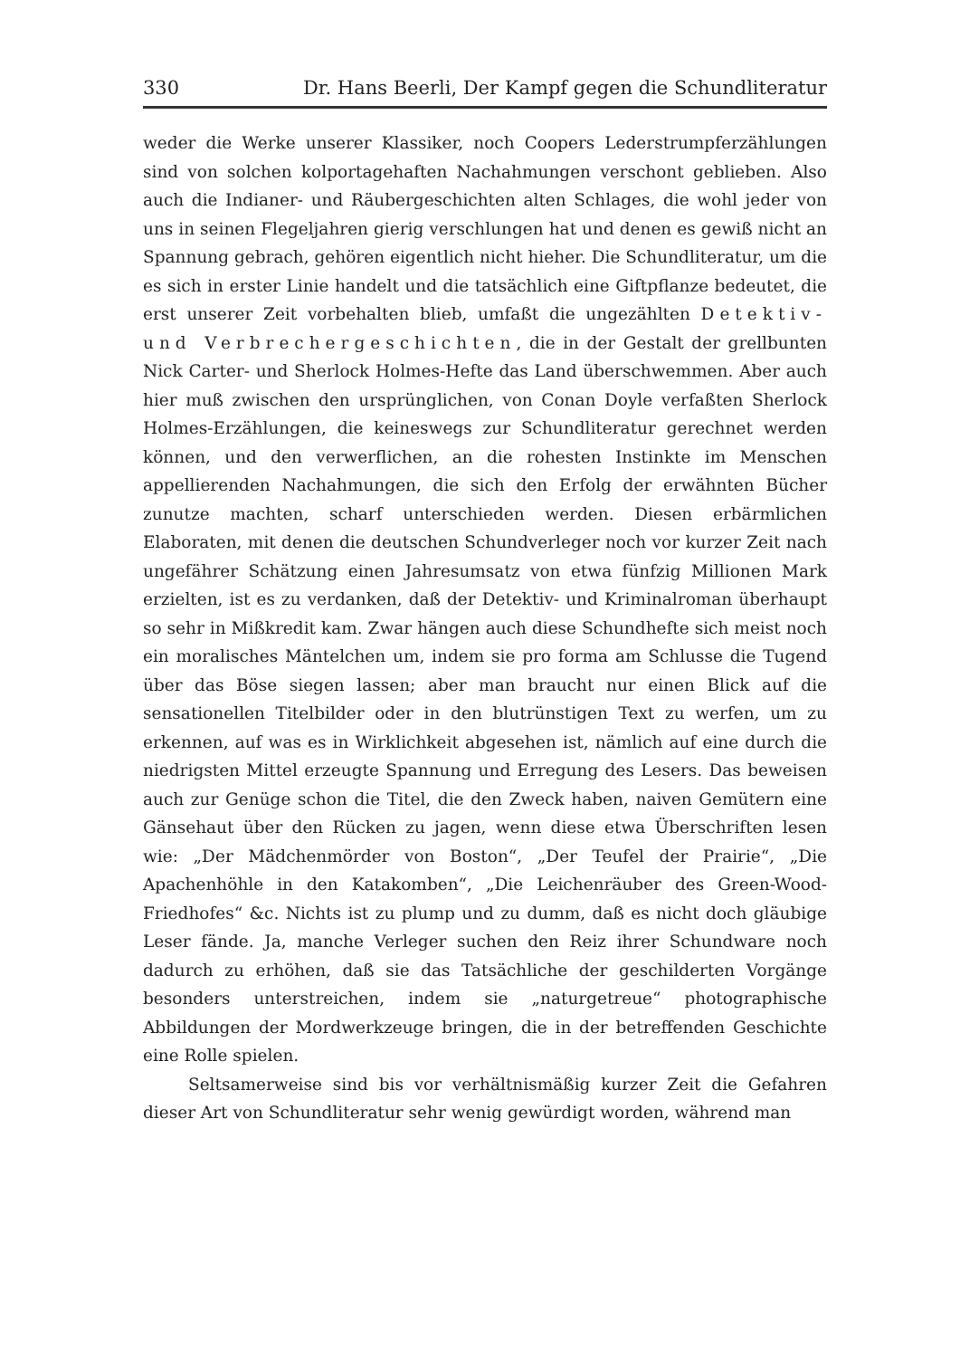330 Dr. Hans Beerli, Der Kampf gegen die Schundliteratur
weder die Werke unserer Klassiker, noch Coopers Lederstrumpferzählungen sind von solchen kolportagehaften Nachahmungen verschont geblieben. Also auch die Indianer- und Räubergeschichten alten Schlages, die wohl jeder von uns in seinen Flegeljahren gierig verschlungen hat und denen es gewiß nicht an Spannung gebrach, gehören eigentlich nicht hieher. Die Schundliteratur, um die es sich in erster Linie handelt und die tatsächlich eine Giftpflanze bedeutet, die erst unserer Zeit vorbehalten blieb, umfaßt die ungezählten Detektiv- und Verbrechergeschichten, die in der Gestalt der grellbunten Nick Carter- und Sherlock Holmes-Hefte das Land überschwemmen. Aber auch hier muß zwischen den ursprünglichen, von Conan Doyle verfaßten Sherlock Holmes-Erzählungen, die keineswegs zur Schundliteratur gerechnet werden können, und den verwerflichen, an die rohesten Instinkte im Menschen appellierenden Nachahmungen, die sich den Erfolg der erwähnten Bücher zunutze machten, scharf unterschieden werden. Diesen erbärmlichen Elaboraten, mit denen die deutschen Schundverleger noch vor kurzer Zeit nach ungefährer Schätzung einen Jahresumsatz von etwa fünfzig Millionen Mark erzielten, ist es zu verdanken, daß der Detektiv- und Kriminalroman überhaupt so sehr in Mißkredit kam. Zwar hängen auch diese Schundhefte sich meist noch ein moralisches Mäntelchen um, indem sie pro forma am Schlusse die Tugend über das Böse siegen lassen; aber man braucht nur einen Blick auf die sensationellen Titelbilder oder in den blutrünstigen Text zu werfen, um zu erkennen, auf was es in Wirklichkeit abgesehen ist, nämlich auf eine durch die niedrigsten Mittel erzeugte Spannung und Erregung des Lesers. Das beweisen auch zur Genüge schon die Titel, die den Zweck haben, naiven Gemütern eine Gänsehaut über den Rücken zu jagen, wenn diese etwa Überschriften lesen wie: „Der Mädchenmörder von Boston“, „Der Teufel der Prairie“, „Die Apachenhöhle in den Katakomben“, „Die Leichenräuber des Green-Wood-Friedhofes“ &c. Nichts ist zu plump und zu dumm, daß es nicht doch gläubige Leser fände. Ja, manche Verleger suchen den Reiz ihrer Schundware noch dadurch zu erhöhen, daß sie das Tatsächliche der geschilderten Vorgänge besonders unterstreichen, indem sie „naturgetreue“ photographische Abbildungen der Mordwerkzeuge bringen, die in der betreffenden Geschichte eine Rolle spielen.
Seltsamerweise sind bis vor verhältnismäßig kurzer Zeit die Gefahren dieser Art von Schundliteratur sehr wenig gewürdigt worden, während man